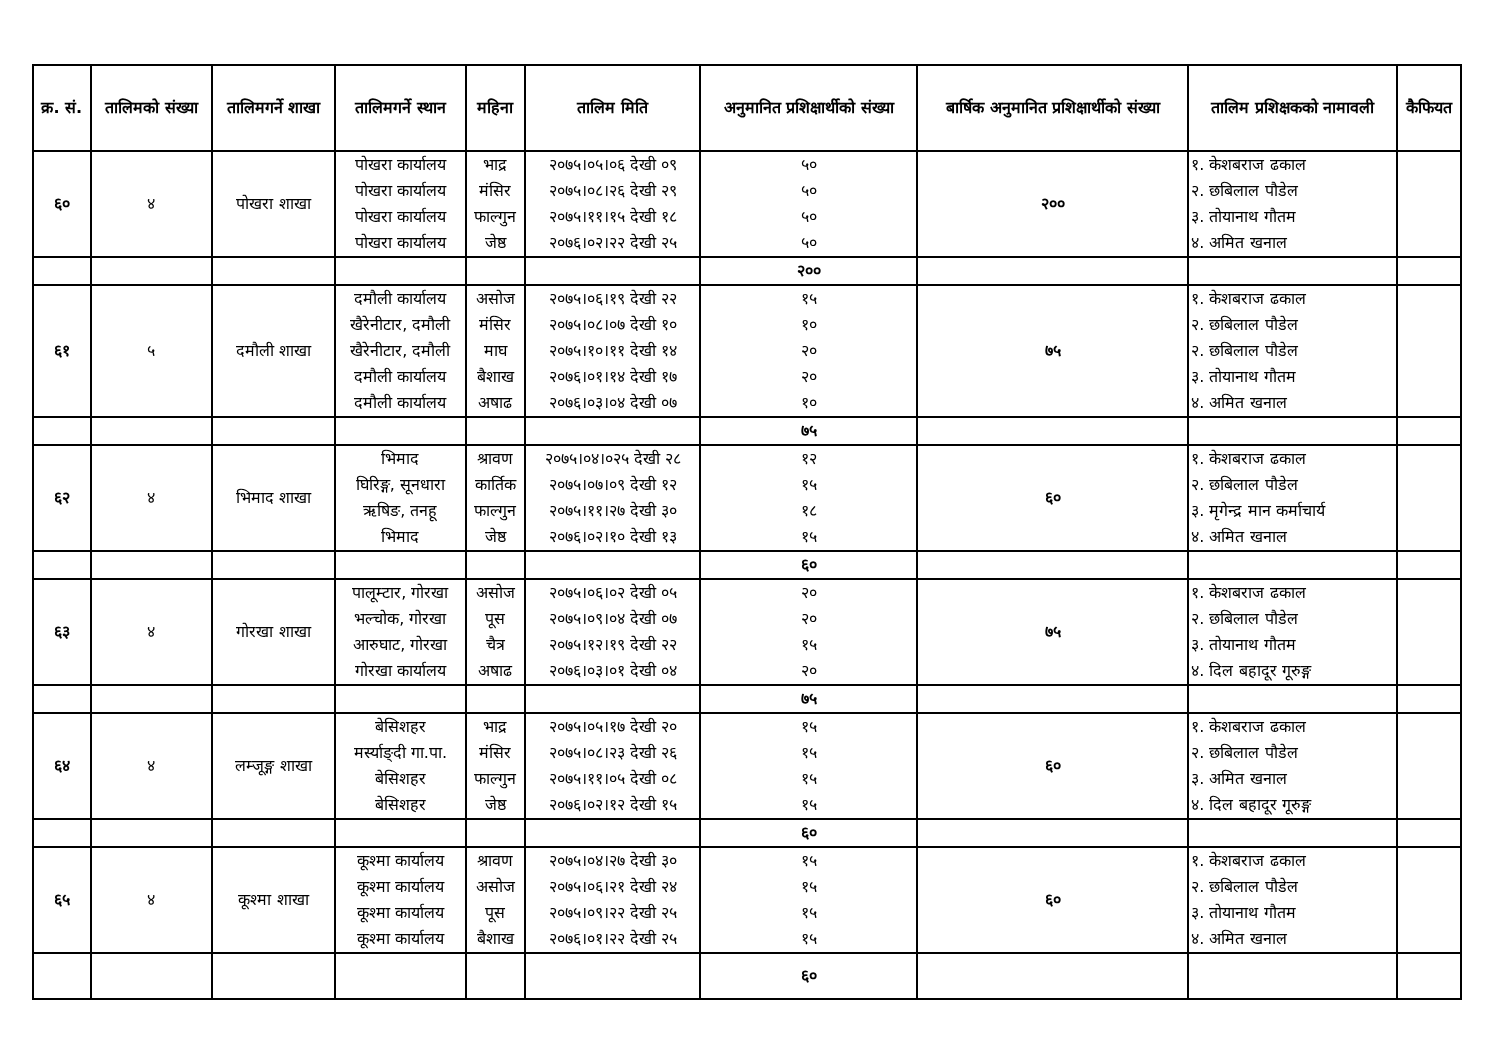| क्र. सं. | तालिमको संख्या | तालिमगर्ने शाखा | तालिमगर्ने स्थान | महिना | तालिम मिति | अनुमानित प्रशिक्षार्थीको संख्या | बार्षिक अनुमानित प्रशिक्षार्थीको संख्या | तालिम प्रशिक्षकको नामावली | कैफियत |
| --- | --- | --- | --- | --- | --- | --- | --- | --- | --- |
| ६० | ४ | पोखरा शाखा | पोखरा कार्यालय पोखरा कार्यालय पोखरा कार्यालय पोखरा कार्यालय | भाद्र मंसिर फाल्गुन जेष्ठ | २०७५।०५।०६ देखी ०९ २०७५।०८।२६ देखी २९ २०७५।११।१५ देखी १८ २०७६।०२।२२ देखी २५ | ५० ५० ५० ५० | २०० | १. केशबराज ढकाल २. छबिलाल पौडेल ३. तोयानाथ गौतम ४. अमित खनाल | |
| | | | | | | २०० | | | |
| ६१ | ५ | दमौली शाखा | दमौली कार्यालय खैरेनीटार, दमौली खैरेनीटार, दमौली दमौली कार्यालय दमौली कार्यालय | असोज मंसिर माघ बैशाख अषाढ | २०७५।०६।१९ देखी २२ २०७५।०८।०७ देखी १० २०७५।१०।११ देखी १४ २०७६।०१।१४ देखी १७ २०७६।०३।०४ देखी ०७ | १५ १० २० २० १० | ७५ | १. केशबराज ढकाल २. छबिलाल पौडेल २. छबिलाल पौडेल ३. तोयानाथ गौतम ४. अमित खनाल | |
| | | | | | | ७५ | | | |
| ६२ | ४ | भिमाद शाखा | भिमाद घिरिङ्ग, सूनधारा ऋषिङ, तनहू भिमाद | श्रावण कार्तिक फाल्गुन जेष्ठ | २०७५।०४।०२५ देखी २८ २०७५।०७।०९ देखी १२ २०७५।११।२७ देखी ३० २०७६।०२।१० देखी १३ | १२ १५ १८ १५ | ६० | १. केशबराज ढकाल २. छबिलाल पौडेल ३. मृगेन्द्र मान कर्माचार्य ४. अमित खनाल | |
| | | | | | | ६० | | | |
| ६३ | ४ | गोरखा शाखा | पालूम्टार, गोरखा भल्चोक, गोरखा आरुघाट, गोरखा गोरखा कार्यालय | असोज पूस चैत्र अषाढ | २०७५।०६।०२ देखी ०५ २०७५।०९।०४ देखी ०७ २०७५।१२।१९ देखी २२ २०७६।०३।०१ देखी ०४ | २० २० १५ २० | ७५ | १. केशबराज ढकाल २. छबिलाल पौडेल ३. तोयानाथ गौतम ४. दिल बहादूर गूरुङ्ग | |
| | | | | | | ७५ | | | |
| ६४ | ४ | लम्जूङ्ग शाखा | बेसिशहर मर्स्याङ्दी गा.पा. बेसिशहर बेसिशहर | भाद्र मंसिर फाल्गुन जेष्ठ | २०७५।०५।१७ देखी २० २०७५।०८।२३ देखी २६ २०७५।११।०५ देखी ०८ २०७६।०२।१२ देखी १५ | १५ १५ १५ १५ | ६० | १. केशबराज ढकाल २. छबिलाल पौडेल ३. अमित खनाल ४. दिल बहादूर गूरुङ्ग | |
| | | | | | | ६० | | | |
| ६५ | ४ | कूश्मा शाखा | कूश्मा कार्यालय कूश्मा कार्यालय कूश्मा कार्यालय कूश्मा कार्यालय | श्रावण असोज पूस बैशाख | २०७५।०४।२७ देखी ३० २०७५।०६।२१ देखी २४ २०७५।०९।२२ देखी २५ २०७६।०१।२२ देखी २५ | १५ १५ १५ १५ | ६० | १. केशबराज ढकाल २. छबिलाल पौडेल ३. तोयानाथ गौतम ४. अमित खनाल | |
| | | | | | | ६० | | | |